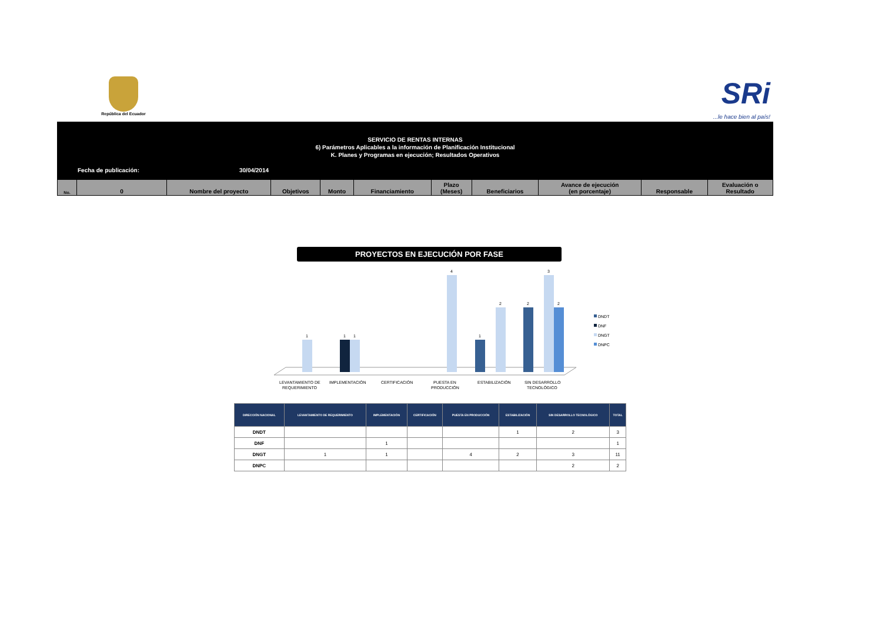República del Ecuador
SRi...le hace bien al país!
SERVICIO DE RENTAS INTERNAS
6) Parámetros Aplicables a la información de Planificación Institucional
K. Planes y Programas en ejecución; Resultados Operativos
Fecha de publicación: 30/04/2014
| No. | 0 | Nombre del proyecto | Objetivos | Monto | Financiamiento | Plazo (Meses) | Beneficiarios | Avance de ejecución (en porcentaje) | Responsable | Evaluación o Resultado |
PROYECTOS EN EJECUCIÓN POR FASE
1
1
1
4
1
2
2
3
2
LEVANTAMIENTO DE
REQUERIMIENTO
IMPLEMENTACIÓN
CERTIFICACIÓN
PUESTA EN
PRODUCCIÓN
ESTABILIZACIÓN
SIN DESARROLLO
TECNOLÓGICO
DNDT
DNF
DNGT
DNPC
| DIRECCIÓN NACIONAL | LEVANTAMIENTO DE REQUERIMIENTO | IMPLEMENTACIÓN | CERTIFICACIÓN | PUESTA EN PRODUCCIÓN | ESTABILIZACIÓN | SIN DESARROLLO TECNOLÓGICO | TOTAL |
| --- | --- | --- | --- | --- | --- | --- | --- |
| DNDT | | | | | 1 | 2 | 3 |
| DNF | | 1 | | | | | 1 |
| DNGT | 1 | 1 | | 4 | 2 | 3 | 11 |
| DNPC | | | | | | 2 | 2 |